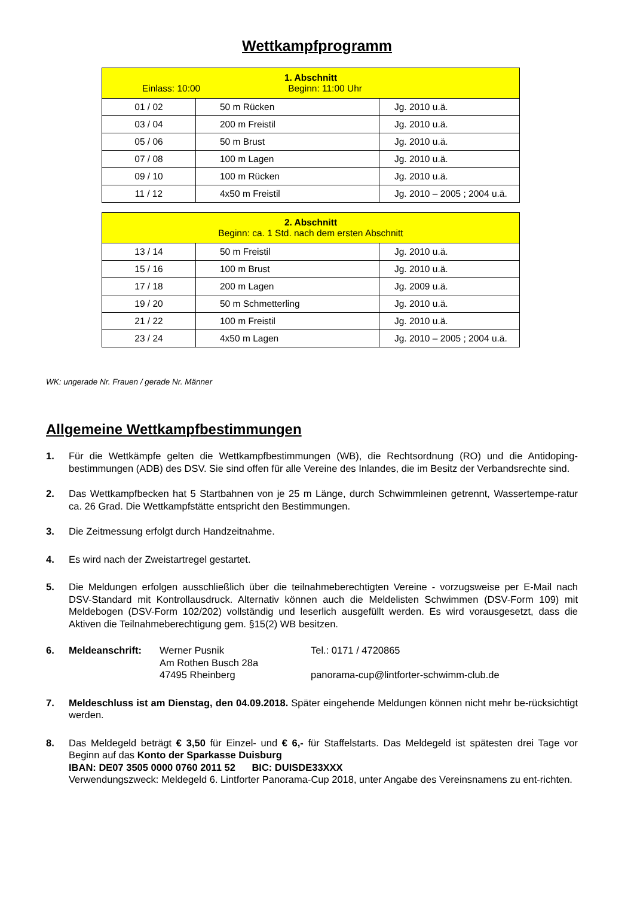Wettkampfprogramm
| 1. Abschnitt Einlass: 10:00 Beginn: 11:00 Uhr | | |
| --- | --- | --- |
| 01 / 02 | 50 m Rücken | Jg. 2010 u.ä. |
| 03 / 04 | 200 m Freistil | Jg. 2010 u.ä. |
| 05 / 06 | 50 m Brust | Jg. 2010 u.ä. |
| 07 / 08 | 100 m Lagen | Jg. 2010 u.ä. |
| 09 / 10 | 100 m Rücken | Jg. 2010 u.ä. |
| 11 / 12 | 4x50 m Freistil | Jg. 2010 – 2005 ; 2004 u.ä. |
| 2. Abschnitt Beginn: ca. 1 Std. nach dem ersten Abschnitt | | |
| --- | --- | --- |
| 13 / 14 | 50 m Freistil | Jg. 2010 u.ä. |
| 15 / 16 | 100 m Brust | Jg. 2010 u.ä. |
| 17 / 18 | 200 m Lagen | Jg. 2009 u.ä. |
| 19 / 20 | 50 m Schmetterling | Jg. 2010 u.ä. |
| 21 / 22 | 100 m Freistil | Jg. 2010 u.ä. |
| 23 / 24 | 4x50 m Lagen | Jg. 2010 – 2005 ; 2004 u.ä. |
WK: ungerade Nr. Frauen / gerade Nr. Männer
Allgemeine Wettkampfbestimmungen
1. Für die Wettkämpfe gelten die Wettkampfbestimmungen (WB), die Rechtsordnung (RO) und die Antidoping-bestimmungen (ADB) des DSV. Sie sind offen für alle Vereine des Inlandes, die im Besitz der Verbandsrechte sind.
2. Das Wettkampfbecken hat 5 Startbahnen von je 25 m Länge, durch Schwimmleinen getrennt, Wassertempe-ratur ca. 26 Grad. Die Wettkampfstätte entspricht den Bestimmungen.
3. Die Zeitmessung erfolgt durch Handzeitnahme.
4. Es wird nach der Zweistartregel gestartet.
5. Die Meldungen erfolgen ausschließlich über die teilnahmeberechtigten Vereine - vorzugsweise per E-Mail nach DSV-Standard mit Kontrollausdruck. Alternativ können auch die Meldelisten Schwimmen (DSV-Form 109) mit Meldebogen (DSV-Form 102/202) vollständig und leserlich ausgefüllt werden. Es wird vorausgesetzt, dass die Aktiven die Teilnahmeberechtigung gem. §15(2) WB besitzen.
6. Meldeanschrift: Werner Pusnik
Am Rothen Busch 28a
47495 Rheinberg
Tel.: 0171 / 4720865
panorama-cup@lintforter-schwimm-club.de
7. Meldeschluss ist am Dienstag, den 04.09.2018. Später eingehende Meldungen können nicht mehr be-rücksichtigt werden.
8. Das Meldegeld beträgt € 3,50 für Einzel- und € 6,- für Staffelstarts. Das Meldegeld ist spätesten drei Tage vor Beginn auf das Konto der Sparkasse Duisburg
IBAN: DE07 3505 0000 0760 2011 52 BIC: DUISDE33XXX
Verwendungszweck: Meldegeld 6. Lintforter Panorama-Cup 2018, unter Angabe des Vereinsnamens zu ent-richten.